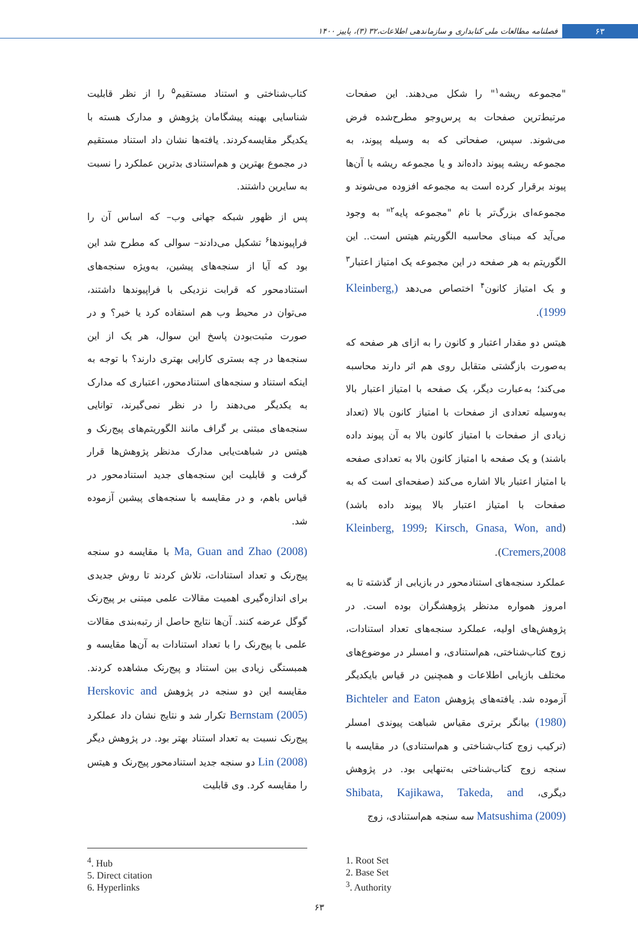۶۳ فصلنامه مطالعات ملی کتابداری و سازماندهی اطلاعات،۳۲ (۳)، پاییز ۱۴۰۰
"مجموعه ریشه<sup>۱</sup>" را شکل می‌دهند. این صفحات مرتبط‌ترین صفحات به پرس‌وجو مطرح‌شده فرض می‌شوند. سپس، صفحاتی که به وسیله پیوند، به مجموعه ریشه پیوند داده‌اند و یا مجموعه ریشه با آن‌ها پیوند برقرار کرده است به مجموعه افزوده می‌شوند و مجموعه‌ای بزرگ‌تر با نام "مجموعه پایه<sup>۲</sup>" به وجود می‌آید که مبنای محاسبه الگوریتم هیتس است.. این الگوریتم به هر صفحه در این مجموعه یک امتیاز اعتبار<sup>۳</sup> و یک امتیاز کانون<sup>۴</sup> اختصاص می‌دهد (Kleinberg, 1999).
هیتس دو مقدار اعتبار و کانون را به ازای هر صفحه که به‌صورت بازگشتی متقابل روی هم اثر دارند محاسبه می‌کند؛ به‌عبارت دیگر، یک صفحه با امتیاز اعتبار بالا به‌وسیله تعدادی از صفحات با امتیاز کانون بالا (تعداد زیادی از صفحات با امتیاز کانون بالا به آن پیوند داده باشند) و یک صفحه با امتیاز کانون بالا به تعدادی صفحه با امتیاز اعتبار بالا اشاره می‌کند (صفحه‌ای است که به صفحات با امتیاز اعتبار بالا پیوند داده باشد) (Kleinberg, 1999; Kirsch, Gnasa, Won, and Cremers,2008).
عملکرد سنجه‌های استنادمحور در بازیابی از گذشته تا به امروز همواره مدنظر پژوهشگران بوده است. در پژوهش‌های اولیه، عملکرد سنجه‌های تعداد استنادات، زوج کتاب‌شناختی، هم‌استنادی، و امسلر در موضوع‌های مختلف بازیابی اطلاعات و همچنین در قیاس بایکدیگر آزموده شد. یافته‌های پژوهش Bichteler and Eaton (1980) بیانگر برتری مقیاس شباهت پیوندی امسلر (ترکیب زوج کتاب‌شناختی و هم‌استنادی) در مقایسه با سنجه زوج کتاب‌شناختی به‌تنهایی بود. در پژوهش دیگری، Shibata, Kajikawa, Takeda, and Matsushima (2009) سه سنجه هم‌استنادی، زوج
کتاب‌شناختی و استناد مستقیم<sup>۵</sup> را از نظر قابلیت شناسایی بهینه پیشگامان پژوهش و مدارک هسته با یکدیگر مقایسه‌کردند. یافته‌ها نشان داد استناد مستقیم در مجموع بهترین و هم‌استنادی بدترین عملکرد را نسبت به سایرین داشتند.
پس از ظهور شبکه جهانی وب– که اساس آن را فراپیوندها<sup>۶</sup> تشکیل می‌دادند– سوالی که مطرح شد این بود که آیا از سنجه‌های پیشین، به‌ویژه سنجه‌های استنادمحور که قرابت نزدیکی با فراپیوندها داشتند، می‌توان در محیط وب هم استفاده کرد یا خیر؟ و در صورت مثبت‌بودن پاسخ این سوال، هر یک از این سنجه‌ها در چه بستری کارایی بهتری دارند؟ با توجه به اینکه استناد و سنجه‌های استنادمحور، اعتباری که مدارک به یکدیگر می‌دهند را در نظر نمی‌گیرند، توانایی سنجه‌های مبتنی بر گراف مانند الگوریتم‌های پیج‌رنک و هیتس در شباهت‌یابی مدارک مدنظر پژوهش‌ها قرار گرفت و قابلیت این سنجه‌های جدید استنادمحور در قیاس باهم، و در مقایسه با سنجه‌های پیشین آزموده شد.
Ma, Guan and Zhao (2008) با مقایسه دو سنجه پیج‌رنک و تعداد استنادات، تلاش کردند تا روش جدیدی برای اندازه‌گیری اهمیت مقالات علمی مبتنی بر پیج‌رنک گوگل عرضه کنند. آن‌ها نتایج حاصل از رتبه‌بندی مقالات علمی با پیج‌رنک را با تعداد استنادات به آن‌ها مقایسه و همبستگی زیادی بین استناد و پیج‌رنک مشاهده کردند. مقایسه این دو سنجه در پژوهش Herskovic and Bernstam (2005) تکرار شد و نتایج نشان داد عملکرد پیج‌رنک نسبت به تعداد استناد بهتر بود. در پژوهش دیگر Lin (2008) دو سنجه جدید استنادمحور پیج‌رنک و هیتس را مقایسه کرد. وی قابلیت
1. Root Set
2. Base Set
<sup>3</sup>. Authority
<sup>4</sup>. Hub
5. Direct citation
6. Hyperlinks
۶۳